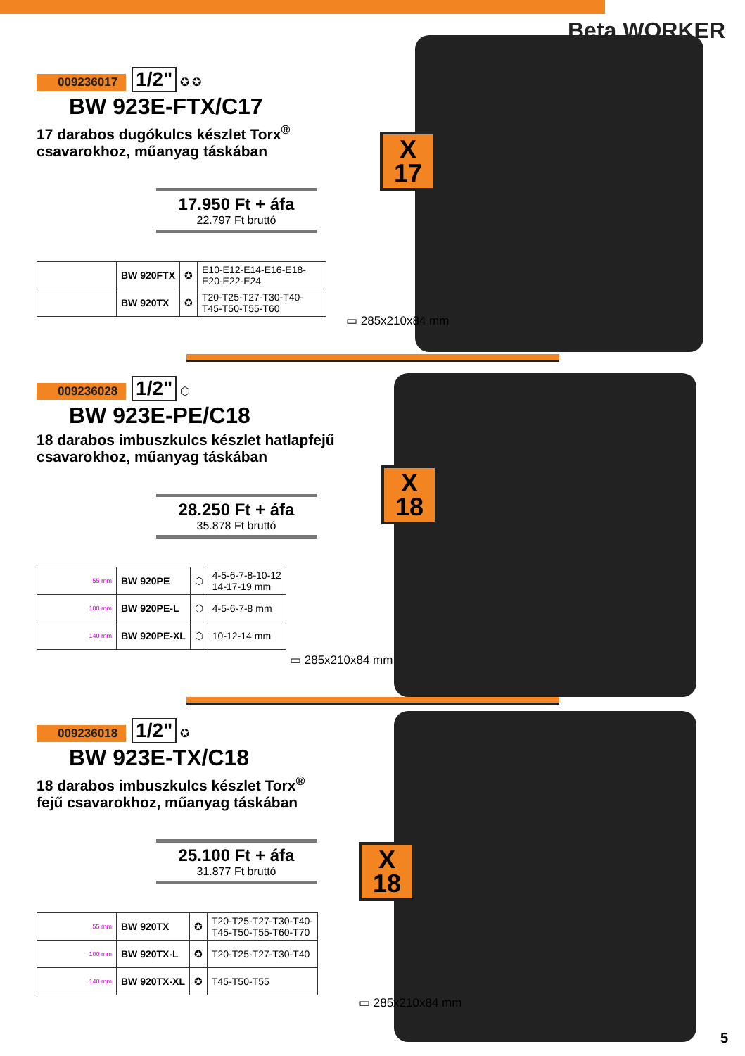Beta WORKER
009236017 1/2" ✪ ✪
BW 923E-FTX/C17
17 darabos dugókulcs készlet Torx<sup>®</sup>
csavarokhoz, műanyag táskában
17.950 Ft + áfa
22.797 Ft bruttó
| | BW 920FTX | ✪ | E10-E12-E14-E16-E18-E20-E22-E24 |
| | BW 920TX | ✪ | T20-T25-T27-T30-T40-T45-T50-T55-T60 |
X
17
▭ 285x210x84 mm
009236028 1/2" ⬡
BW 923E-PE/C18
18 darabos imbuszkulcs készlet hatlapfejű
csavarokhoz, műanyag táskában
28.250 Ft + áfa
35.878 Ft bruttó
| 55 mm | BW 920PE | ⬡ | 4-5-6-7-8-10-12 14-17-19 mm |
| 100 mm | BW 920PE-L | ⬡ | 4-5-6-7-8 mm |
| 140 mm | BW 920PE-XL | ⬡ | 10-12-14 mm |
X
18
▭ 285x210x84 mm
009236018 1/2" ✪
BW 923E-TX/C18
18 darabos imbuszkulcs készlet Torx<sup>®</sup>
fejű csavarokhoz, műanyag táskában
25.100 Ft + áfa
31.877 Ft bruttó
| 55 mm | BW 920TX | ✪ | T20-T25-T27-T30-T40- T45-T50-T55-T60-T70 |
| 100 mm | BW 920TX-L | ✪ | T20-T25-T27-T30-T40 |
| 140 mm | BW 920TX-XL | ✪ | T45-T50-T55 |
X
18
▭ 285x210x84 mm
5